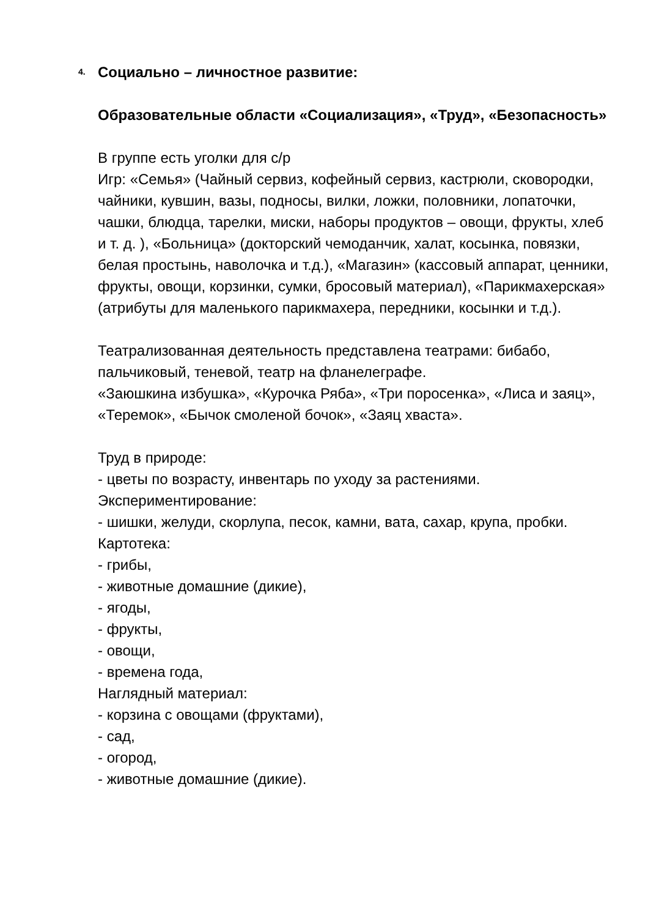4. Социально – личностное развитие:
Образовательные области «Социализация», «Труд», «Безопасность»
В группе есть уголки для с/р
Игр: «Семья» (Чайный сервиз, кофейный сервиз, кастрюли, сковородки, чайники, кувшин, вазы, подносы, вилки, ложки, половники, лопаточки, чашки, блюдца, тарелки, миски, наборы продуктов – овощи, фрукты, хлеб и т. д. ), «Больница» (докторский чемоданчик, халат, косынка, повязки, белая простынь, наволочка и т.д.), «Магазин» (кассовый аппарат, ценники, фрукты, овощи, корзинки, сумки, бросовый материал), «Парикмахерская» (атрибуты для маленького парикмахера, передники, косынки и т.д.).
Театрализованная деятельность представлена театрами: бибабо, пальчиковый, теневой, театр на фланелеграфе.
«Заюшкина избушка», «Курочка Ряба», «Три поросенка», «Лиса и заяц», «Теремок», «Бычок смоленой бочок», «Заяц хваста».
Труд в природе:
- цветы по возрасту, инвентарь по уходу за растениями.
Экспериментирование:
- шишки, желуди, скорлупа, песок, камни, вата, сахар, крупа, пробки.
Картотека:
- грибы,
- животные домашние (дикие),
- ягоды,
- фрукты,
- овощи,
- времена года,
Наглядный материал:
- корзина с овощами (фруктами),
- сад,
- огород,
- животные домашние (дикие).